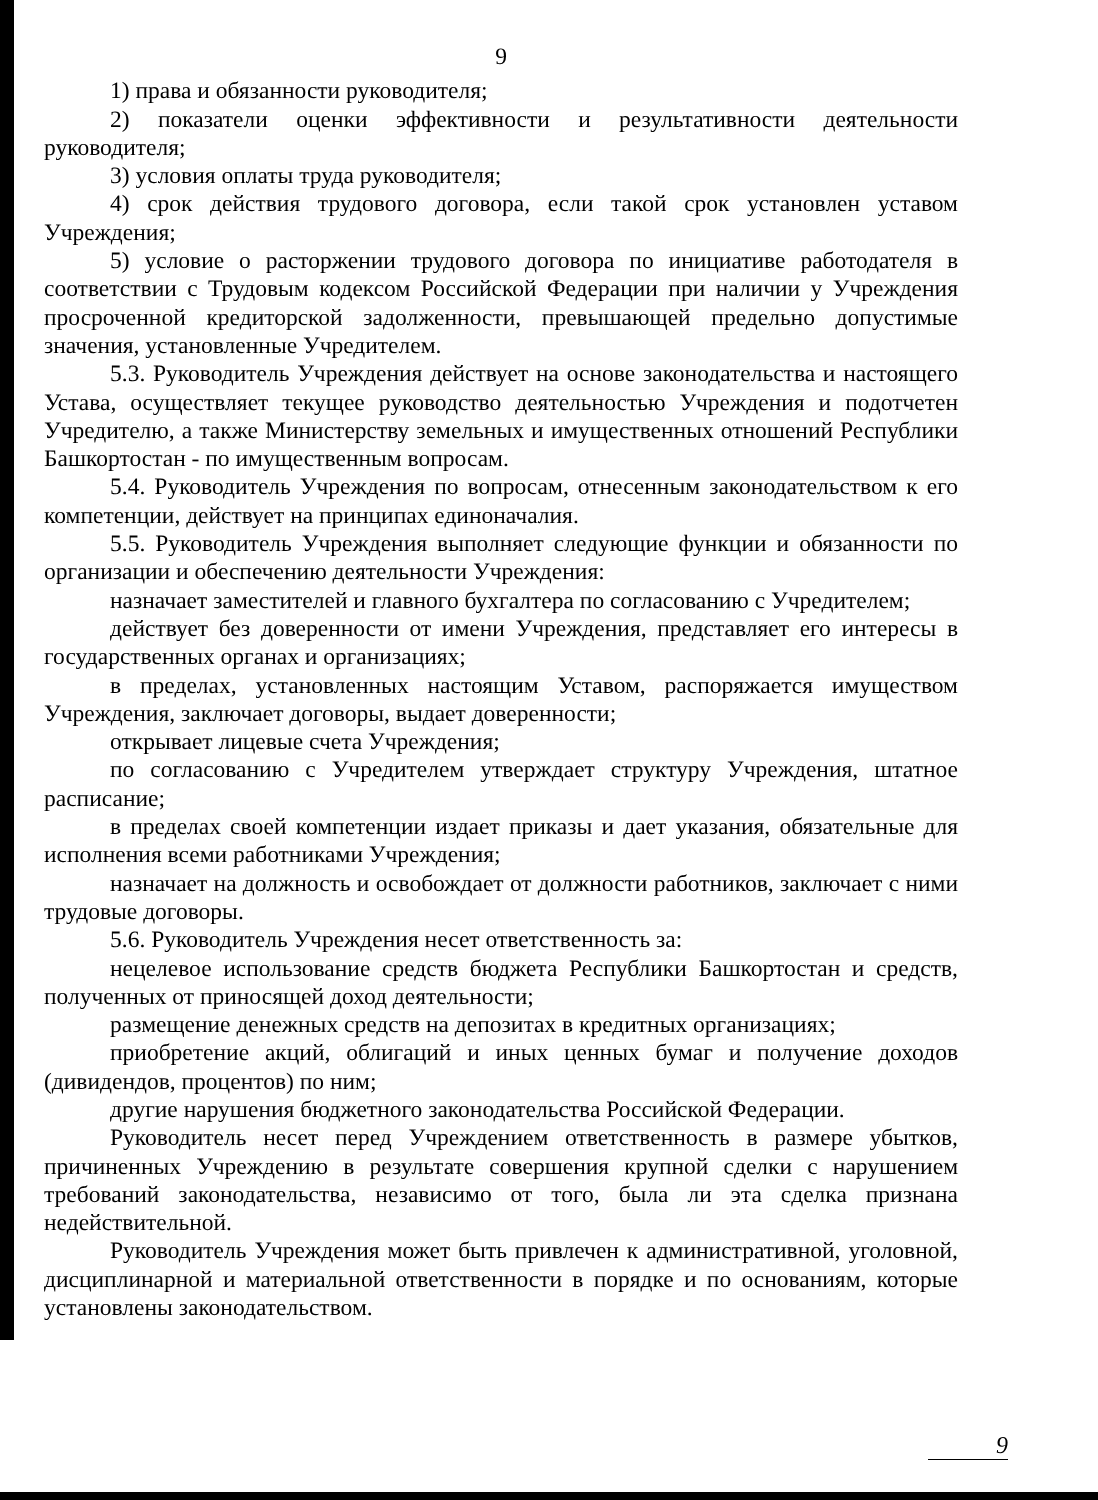9
1) права и обязанности руководителя;
2) показатели оценки эффективности и результативности деятельности руководителя;
3) условия оплаты труда руководителя;
4) срок действия трудового договора, если такой срок установлен уставом Учреждения;
5) условие о расторжении трудового договора по инициативе работодателя в соответствии с Трудовым кодексом Российской Федерации при наличии у Учреждения просроченной кредиторской задолженности, превышающей предельно допустимые значения, установленные Учредителем.
5.3. Руководитель Учреждения действует на основе законодательства и настоящего Устава, осуществляет текущее руководство деятельностью Учреждения и подотчетен Учредителю, а также Министерству земельных и имущественных отношений Республики Башкортостан - по имущественным вопросам.
5.4. Руководитель Учреждения по вопросам, отнесенным законодательством к его компетенции, действует на принципах единоначалия.
5.5. Руководитель Учреждения выполняет следующие функции и обязанности по организации и обеспечению деятельности Учреждения:
назначает заместителей и главного бухгалтера по согласованию с Учредителем;
действует без доверенности от имени Учреждения, представляет его интересы в государственных органах и организациях;
в пределах, установленных настоящим Уставом, распоряжается имуществом Учреждения, заключает договоры, выдает доверенности;
открывает лицевые счета Учреждения;
по согласованию с Учредителем утверждает структуру Учреждения, штатное расписание;
в пределах своей компетенции издает приказы и дает указания, обязательные для исполнения всеми работниками Учреждения;
назначает на должность и освобождает от должности работников, заключает с ними трудовые договоры.
5.6. Руководитель Учреждения несет ответственность за:
нецелевое использование средств бюджета Республики Башкортостан и средств, полученных от приносящей доход деятельности;
размещение денежных средств на депозитах в кредитных организациях;
приобретение акций, облигаций и иных ценных бумаг и получение доходов (дивидендов, процентов) по ним;
другие нарушения бюджетного законодательства Российской Федерации.
Руководитель несет перед Учреждением ответственность в размере убытков, причиненных Учреждению в результате совершения крупной сделки с нарушением требований законодательства, независимо от того, была ли эта сделка признана недействительной.
Руководитель Учреждения может быть привлечен к административной, уголовной, дисциплинарной и материальной ответственности в порядке и по основаниям, которые установлены законодательством.
9